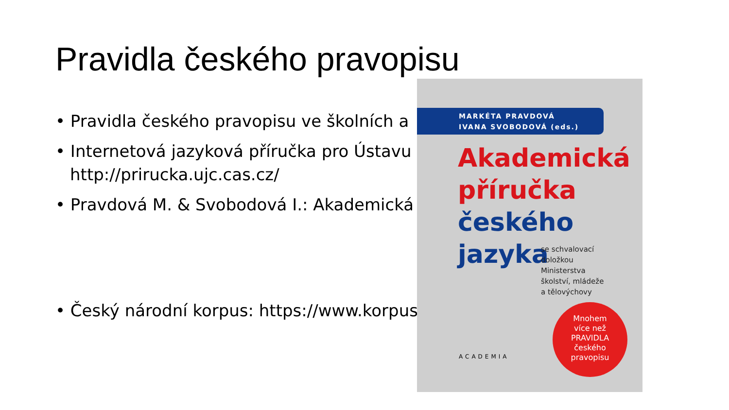Pravidla českého pravopisu
• Pravidla českého pravopisu ve školních a
• Internetová jazyková příručka pro Ústavu
http://prirucka.ujc.cas.cz/
• Pravdová M. & Svobodová I.: Akademická
• Český národní korpus: https://www.korpus.cz/
MARKÉTA PRAVDOVÁ
IVANA SVOBODOVÁ (eds.)
Akademická
příručka
českého
jazyka
se schvalovací
doložkou
Ministerstva
školství, mládeže
a tělovýchovy
ACADEMIA
Mnohem
více než
PRAVIDLA
českého
pravopisu